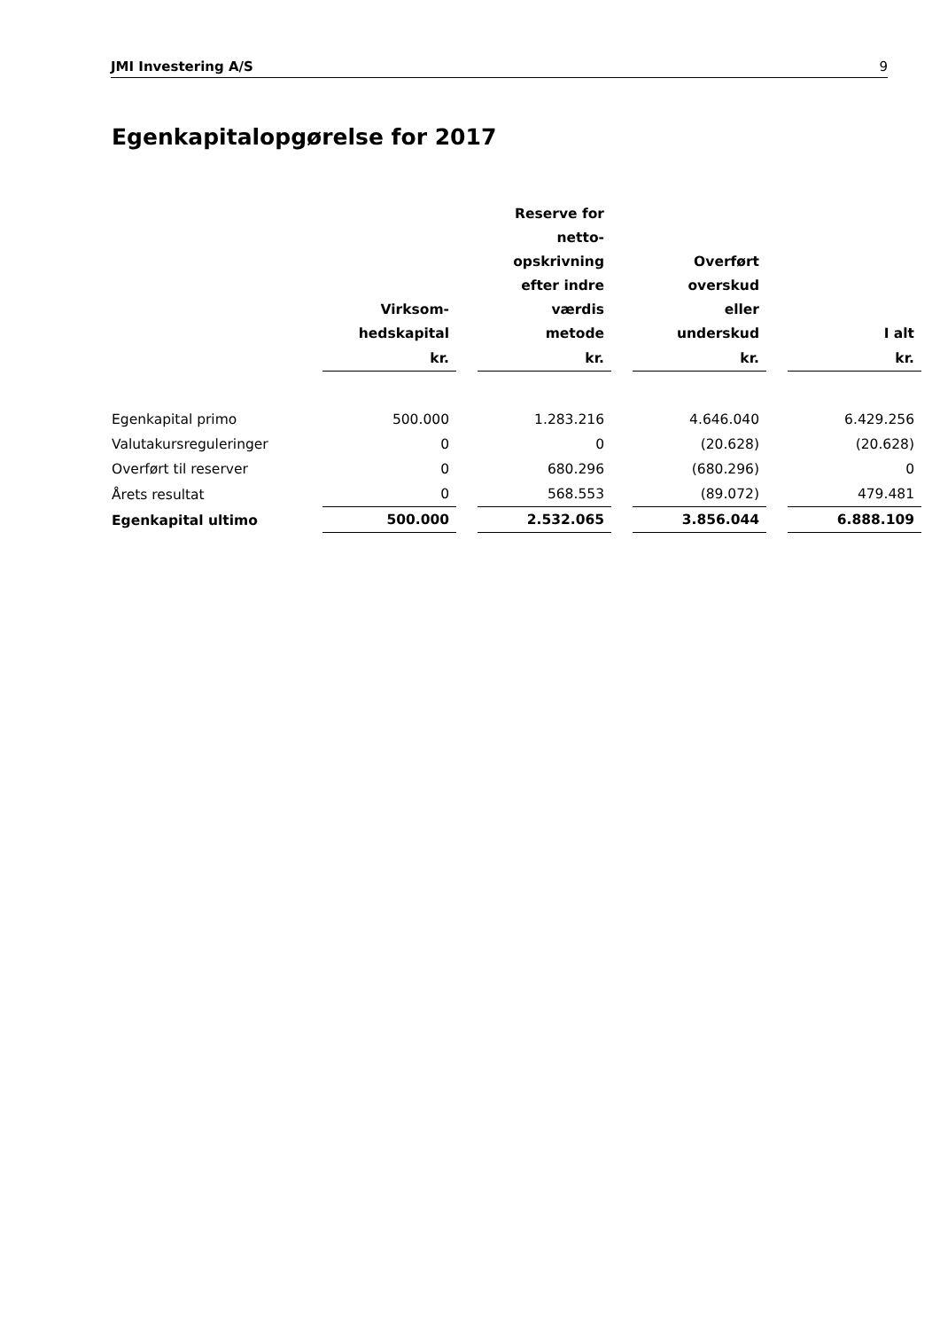JMI Investering A/S 9
Egenkapitalopgørelse for 2017
| | Virksom- hedskapital | | Reserve for netto- opskrivning efter indre værdis metode | | Overført overskud eller underskud | | I alt |
| --- | --- | --- | --- | --- | --- | --- | --- |
| | kr. | | kr. | | kr. | | kr. |
| Egenkapital primo | 500.000 | | 1.283.216 | | 4.646.040 | | 6.429.256 |
| Valutakursreguleringer | 0 | | 0 | | (20.628) | | (20.628) |
| Overført til reserver | 0 | | 680.296 | | (680.296) | | 0 |
| Årets resultat | 0 | | 568.553 | | (89.072) | | 479.481 |
| Egenkapital ultimo | 500.000 | | 2.532.065 | | 3.856.044 | | 6.888.109 |